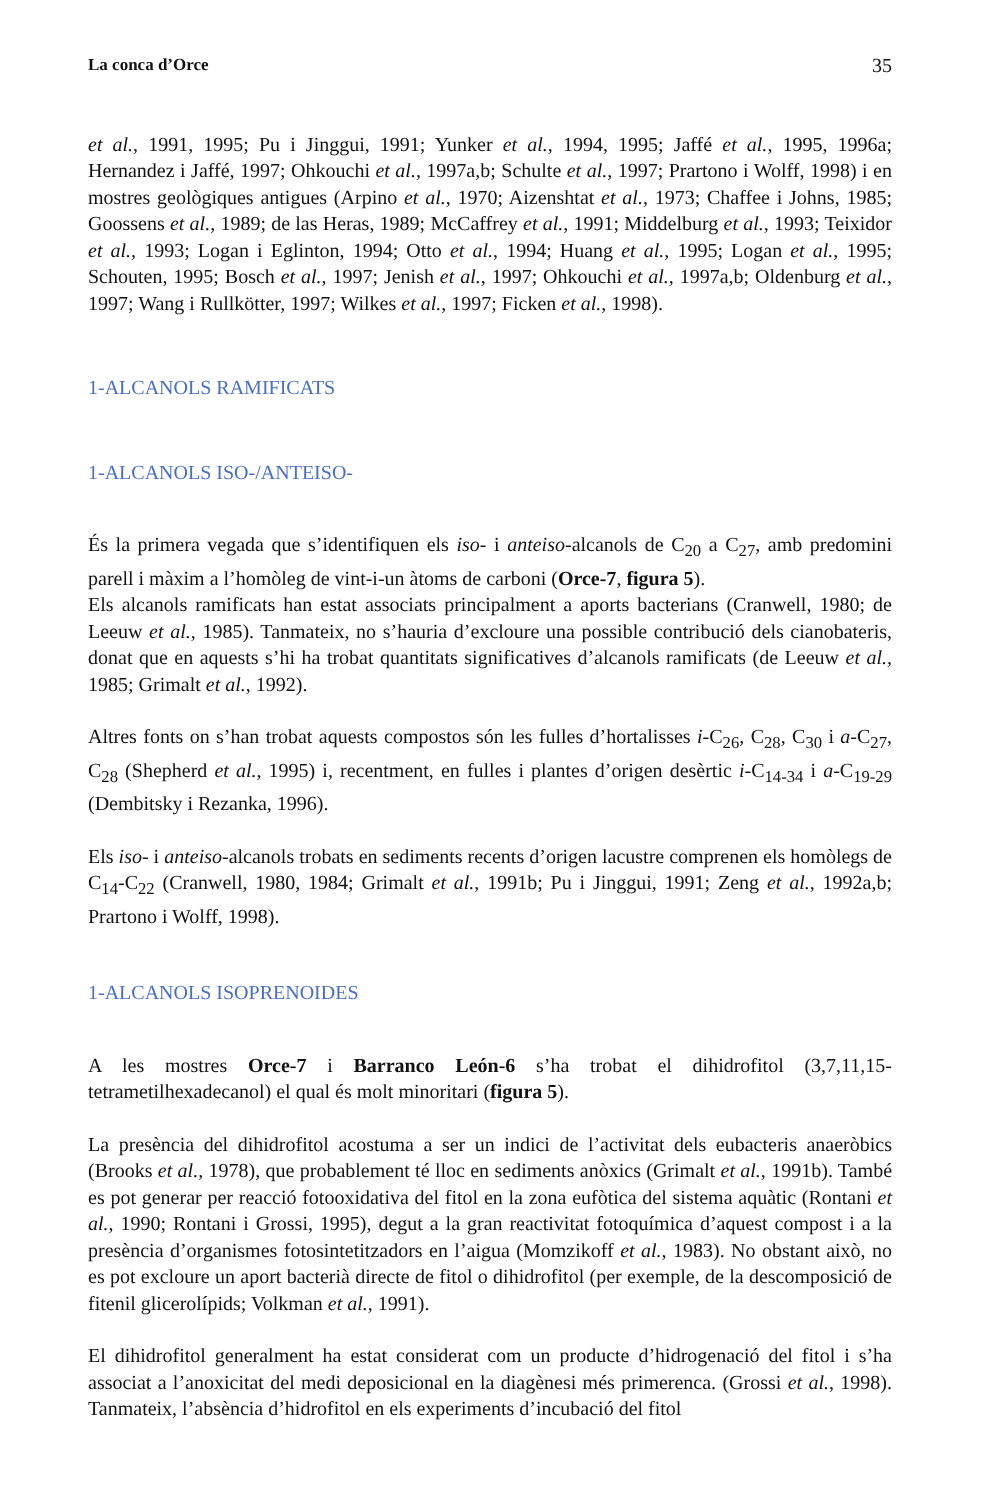La conca d’Orce 35
et al., 1991, 1995; Pu i Jinggui, 1991; Yunker et al., 1994, 1995; Jaffé et al., 1995, 1996a; Hernandez i Jaffé, 1997; Ohkouchi et al., 1997a,b; Schulte et al., 1997; Prartono i Wolff, 1998) i en mostres geològiques antigues (Arpino et al., 1970; Aizenshtat et al., 1973; Chaffee i Johns, 1985; Goossens et al., 1989; de las Heras, 1989; McCaffrey et al., 1991; Middelburg et al., 1993; Teixidor et al., 1993; Logan i Eglinton, 1994; Otto et al., 1994; Huang et al., 1995; Logan et al., 1995; Schouten, 1995; Bosch et al., 1997; Jenish et al., 1997; Ohkouchi et al., 1997a,b; Oldenburg et al., 1997; Wang i Rullkötter, 1997; Wilkes et al., 1997; Ficken et al., 1998).
1-ALCANOLS RAMIFICATS
1-ALCANOLS ISO-/ANTEISO-
És la primera vegada que s’identifiquen els iso- i anteiso-alcanols de C<sub>20</sub> a C<sub>27</sub>, amb predomini parell i màxim a l’homòleg de vint-i-un àtoms de carboni (Orce-7, figura 5).
Els alcanols ramificats han estat associats principalment a aports bacterians (Cranwell, 1980; de Leeuw et al., 1985). Tanmateix, no s’hauria d’excloure una possible contribució dels cianobateris, donat que en aquests s’hi ha trobat quantitats significatives d’alcanols ramificats (de Leeuw et al., 1985; Grimalt et al., 1992).
Altres fonts on s’han trobat aquests compostos són les fulles d’hortalisses i-C<sub>26</sub>, C<sub>28</sub>, C<sub>30</sub> i a-C<sub>27</sub>, C<sub>28</sub> (Shepherd et al., 1995) i, recentment, en fulles i plantes d’origen desèrtic i-C<sub>14-34</sub> i a-C<sub>19-29</sub> (Dembitsky i Rezanka, 1996).
Els iso- i anteiso-alcanols trobats en sediments recents d’origen lacustre comprenen els homòlegs de C<sub>14</sub>-C<sub>22</sub> (Cranwell, 1980, 1984; Grimalt et al., 1991b; Pu i Jinggui, 1991; Zeng et al., 1992a,b; Prartono i Wolff, 1998).
1-ALCANOLS ISOPRENOIDES
A les mostres Orce-7 i Barranco León-6 s’ha trobat el dihidrofitol (3,7,11,15-tetrametilhexadecanol) el qual és molt minoritari (figura 5).
La presència del dihidrofitol acostuma a ser un indici de l’activitat dels eubacteris anaeròbics (Brooks et al., 1978), que probablement té lloc en sediments anòxics (Grimalt et al., 1991b). També es pot generar per reacció fotooxidativa del fitol en la zona eufòtica del sistema aquàtic (Rontani et al., 1990; Rontani i Grossi, 1995), degut a la gran reactivitat fotoquímica d’aquest compost i a la presència d’organismes fotosintetitzadors en l’aigua (Momzikoff et al., 1983). No obstant això, no es pot excloure un aport bacterià directe de fitol o dihidrofitol (per exemple, de la descomposició de fitenil glicerolípids; Volkman et al., 1991).
El dihidrofitol generalment ha estat considerat com un producte d’hidrogenació del fitol i s’ha associat a l’anoxicitat del medi deposicional en la diagènesi més primerenca. (Grossi et al., 1998). Tanmateix, l’absència d’hidrofitol en els experiments d’incubació del fitol